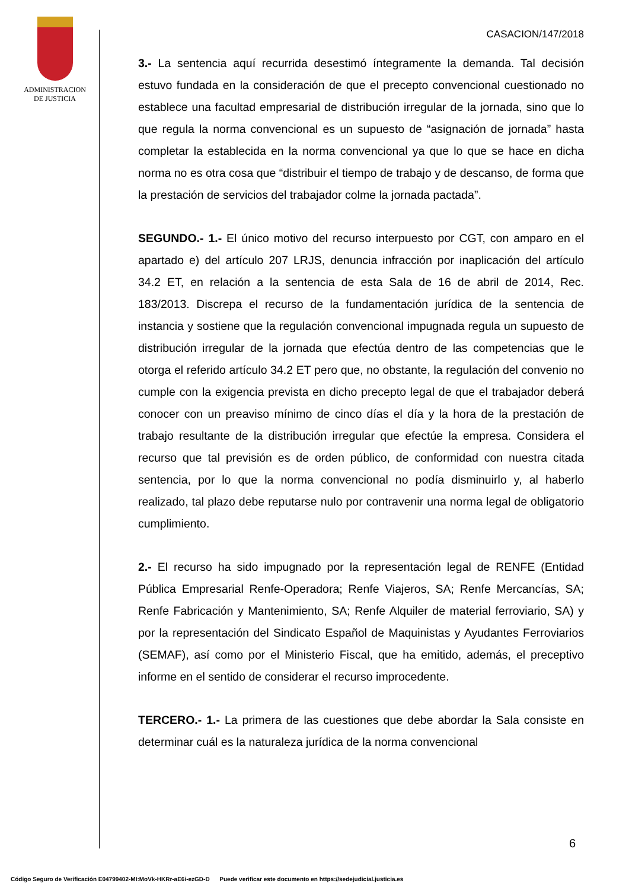ADMINISTRACION
DE JUSTICIA
CASACION/147/2018
3.- La sentencia aquí recurrida desestimó íntegramente la demanda. Tal decisión estuvo fundada en la consideración de que el precepto convencional cuestionado no establece una facultad empresarial de distribución irregular de la jornada, sino que lo que regula la norma convencional es un supuesto de “asignación de jornada” hasta completar la establecida en la norma convencional ya que lo que se hace en dicha norma no es otra cosa que “distribuir el tiempo de trabajo y de descanso, de forma que la prestación de servicios del trabajador colme la jornada pactada”.
SEGUNDO.- 1.- El único motivo del recurso interpuesto por CGT, con amparo en el apartado e) del artículo 207 LRJS, denuncia infracción por inaplicación del artículo 34.2 ET, en relación a la sentencia de esta Sala de 16 de abril de 2014, Rec. 183/2013. Discrepa el recurso de la fundamentación jurídica de la sentencia de instancia y sostiene que la regulación convencional impugnada regula un supuesto de distribución irregular de la jornada que efectúa dentro de las competencias que le otorga el referido artículo 34.2 ET pero que, no obstante, la regulación del convenio no cumple con la exigencia prevista en dicho precepto legal de que el trabajador deberá conocer con un preaviso mínimo de cinco días el día y la hora de la prestación de trabajo resultante de la distribución irregular que efectúe la empresa. Considera el recurso que tal previsión es de orden público, de conformidad con nuestra citada sentencia, por lo que la norma convencional no podía disminuirlo y, al haberlo realizado, tal plazo debe reputarse nulo por contravenir una norma legal de obligatorio cumplimiento.
2.- El recurso ha sido impugnado por la representación legal de RENFE (Entidad Pública Empresarial Renfe-Operadora; Renfe Viajeros, SA; Renfe Mercancías, SA; Renfe Fabricación y Mantenimiento, SA; Renfe Alquiler de material ferroviario, SA) y por la representación del Sindicato Español de Maquinistas y Ayudantes Ferroviarios (SEMAF), así como por el Ministerio Fiscal, que ha emitido, además, el preceptivo informe en el sentido de considerar el recurso improcedente.
TERCERO.- 1.- La primera de las cuestiones que debe abordar la Sala consiste en determinar cuál es la naturaleza jurídica de la norma convencional
6
Código Seguro de Verificación E04799402-MI:MoVk-HKRr-aE6i-ezGD-D Puede verificar este documento en https://sedejudicial.justicia.es